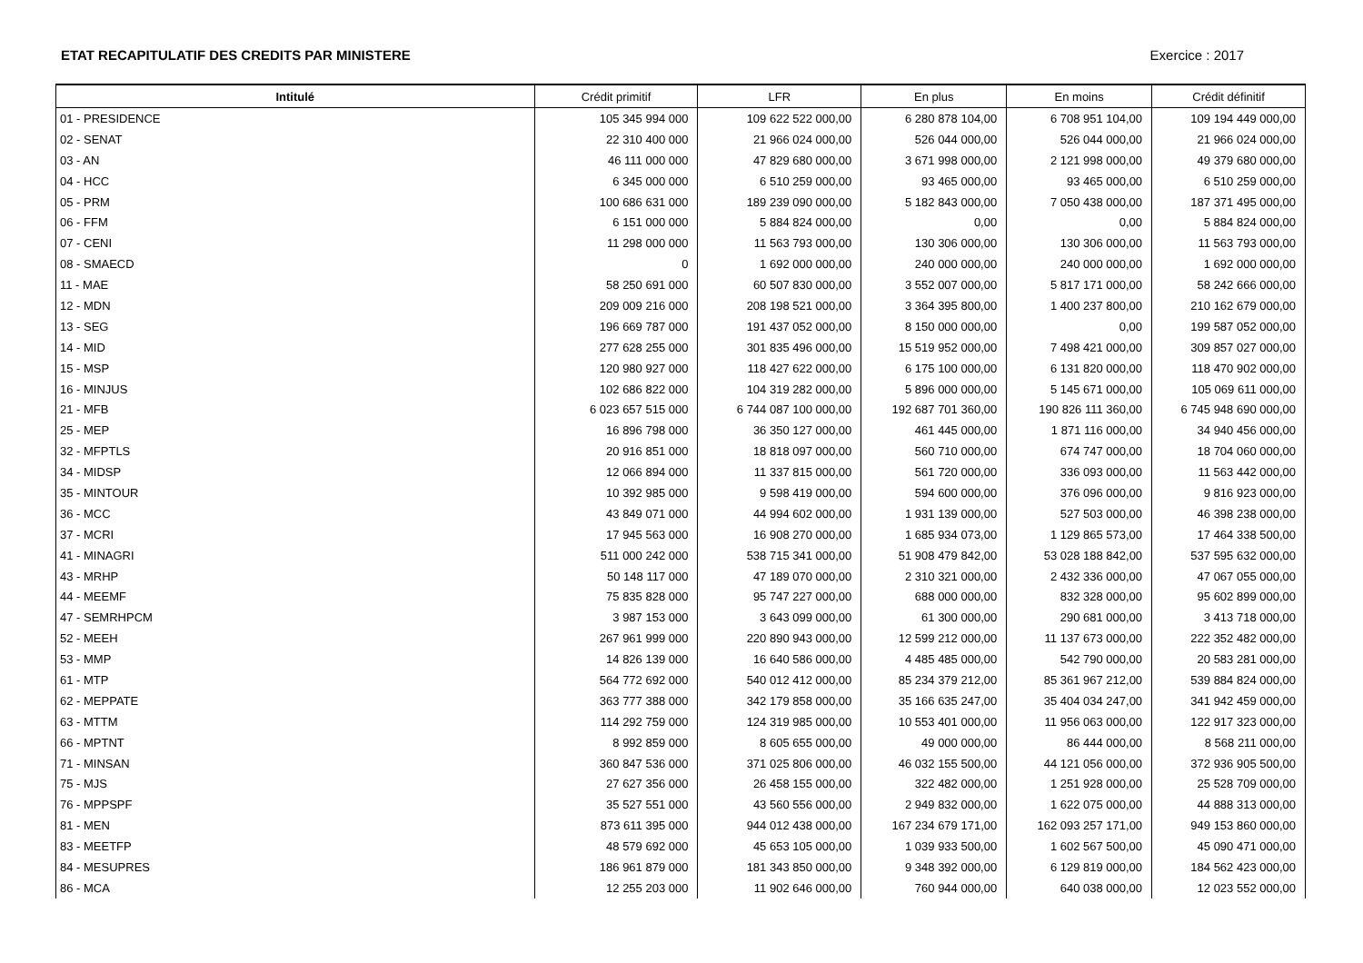ETAT RECAPITULATIF DES CREDITS PAR MINISTERE Exercice : 2017
| Intitulé | Crédit primitif | LFR | En plus | En moins | Crédit définitif |
| --- | --- | --- | --- | --- | --- |
| 01 - PRESIDENCE | 105 345 994 000 | 109 622 522 000,00 | 6 280 878 104,00 | 6 708 951 104,00 | 109 194 449 000,00 |
| 02 - SENAT | 22 310 400 000 | 21 966 024 000,00 | 526 044 000,00 | 526 044 000,00 | 21 966 024 000,00 |
| 03 - AN | 46 111 000 000 | 47 829 680 000,00 | 3 671 998 000,00 | 2 121 998 000,00 | 49 379 680 000,00 |
| 04 - HCC | 6 345 000 000 | 6 510 259 000,00 | 93 465 000,00 | 93 465 000,00 | 6 510 259 000,00 |
| 05 - PRM | 100 686 631 000 | 189 239 090 000,00 | 5 182 843 000,00 | 7 050 438 000,00 | 187 371 495 000,00 |
| 06 - FFM | 6 151 000 000 | 5 884 824 000,00 | 0,00 | 0,00 | 5 884 824 000,00 |
| 07 - CENI | 11 298 000 000 | 11 563 793 000,00 | 130 306 000,00 | 130 306 000,00 | 11 563 793 000,00 |
| 08 - SMAECD | 0 | 1 692 000 000,00 | 240 000 000,00 | 240 000 000,00 | 1 692 000 000,00 |
| 11 - MAE | 58 250 691 000 | 60 507 830 000,00 | 3 552 007 000,00 | 5 817 171 000,00 | 58 242 666 000,00 |
| 12 - MDN | 209 009 216 000 | 208 198 521 000,00 | 3 364 395 800,00 | 1 400 237 800,00 | 210 162 679 000,00 |
| 13 - SEG | 196 669 787 000 | 191 437 052 000,00 | 8 150 000 000,00 | 0,00 | 199 587 052 000,00 |
| 14 - MID | 277 628 255 000 | 301 835 496 000,00 | 15 519 952 000,00 | 7 498 421 000,00 | 309 857 027 000,00 |
| 15 - MSP | 120 980 927 000 | 118 427 622 000,00 | 6 175 100 000,00 | 6 131 820 000,00 | 118 470 902 000,00 |
| 16 - MINJUS | 102 686 822 000 | 104 319 282 000,00 | 5 896 000 000,00 | 5 145 671 000,00 | 105 069 611 000,00 |
| 21 - MFB | 6 023 657 515 000 | 6 744 087 100 000,00 | 192 687 701 360,00 | 190 826 111 360,00 | 6 745 948 690 000,00 |
| 25 - MEP | 16 896 798 000 | 36 350 127 000,00 | 461 445 000,00 | 1 871 116 000,00 | 34 940 456 000,00 |
| 32 - MFPTLS | 20 916 851 000 | 18 818 097 000,00 | 560 710 000,00 | 674 747 000,00 | 18 704 060 000,00 |
| 34 - MIDSP | 12 066 894 000 | 11 337 815 000,00 | 561 720 000,00 | 336 093 000,00 | 11 563 442 000,00 |
| 35 - MINTOUR | 10 392 985 000 | 9 598 419 000,00 | 594 600 000,00 | 376 096 000,00 | 9 816 923 000,00 |
| 36 - MCC | 43 849 071 000 | 44 994 602 000,00 | 1 931 139 000,00 | 527 503 000,00 | 46 398 238 000,00 |
| 37 - MCRI | 17 945 563 000 | 16 908 270 000,00 | 1 685 934 073,00 | 1 129 865 573,00 | 17 464 338 500,00 |
| 41 - MINAGRI | 511 000 242 000 | 538 715 341 000,00 | 51 908 479 842,00 | 53 028 188 842,00 | 537 595 632 000,00 |
| 43 - MRHP | 50 148 117 000 | 47 189 070 000,00 | 2 310 321 000,00 | 2 432 336 000,00 | 47 067 055 000,00 |
| 44 - MEEMF | 75 835 828 000 | 95 747 227 000,00 | 688 000 000,00 | 832 328 000,00 | 95 602 899 000,00 |
| 47 - SEMRHPCM | 3 987 153 000 | 3 643 099 000,00 | 61 300 000,00 | 290 681 000,00 | 3 413 718 000,00 |
| 52 - MEEH | 267 961 999 000 | 220 890 943 000,00 | 12 599 212 000,00 | 11 137 673 000,00 | 222 352 482 000,00 |
| 53 - MMP | 14 826 139 000 | 16 640 586 000,00 | 4 485 485 000,00 | 542 790 000,00 | 20 583 281 000,00 |
| 61 - MTP | 564 772 692 000 | 540 012 412 000,00 | 85 234 379 212,00 | 85 361 967 212,00 | 539 884 824 000,00 |
| 62 - MEPPATE | 363 777 388 000 | 342 179 858 000,00 | 35 166 635 247,00 | 35 404 034 247,00 | 341 942 459 000,00 |
| 63 - MTTM | 114 292 759 000 | 124 319 985 000,00 | 10 553 401 000,00 | 11 956 063 000,00 | 122 917 323 000,00 |
| 66 - MPTNT | 8 992 859 000 | 8 605 655 000,00 | 49 000 000,00 | 86 444 000,00 | 8 568 211 000,00 |
| 71 - MINSAN | 360 847 536 000 | 371 025 806 000,00 | 46 032 155 500,00 | 44 121 056 000,00 | 372 936 905 500,00 |
| 75 - MJS | 27 627 356 000 | 26 458 155 000,00 | 322 482 000,00 | 1 251 928 000,00 | 25 528 709 000,00 |
| 76 - MPPSPF | 35 527 551 000 | 43 560 556 000,00 | 2 949 832 000,00 | 1 622 075 000,00 | 44 888 313 000,00 |
| 81 - MEN | 873 611 395 000 | 944 012 438 000,00 | 167 234 679 171,00 | 162 093 257 171,00 | 949 153 860 000,00 |
| 83 - MEETFP | 48 579 692 000 | 45 653 105 000,00 | 1 039 933 500,00 | 1 602 567 500,00 | 45 090 471 000,00 |
| 84 - MESUPRES | 186 961 879 000 | 181 343 850 000,00 | 9 348 392 000,00 | 6 129 819 000,00 | 184 562 423 000,00 |
| 86 - MCA | 12 255 203 000 | 11 902 646 000,00 | 760 944 000,00 | 640 038 000,00 | 12 023 552 000,00 |